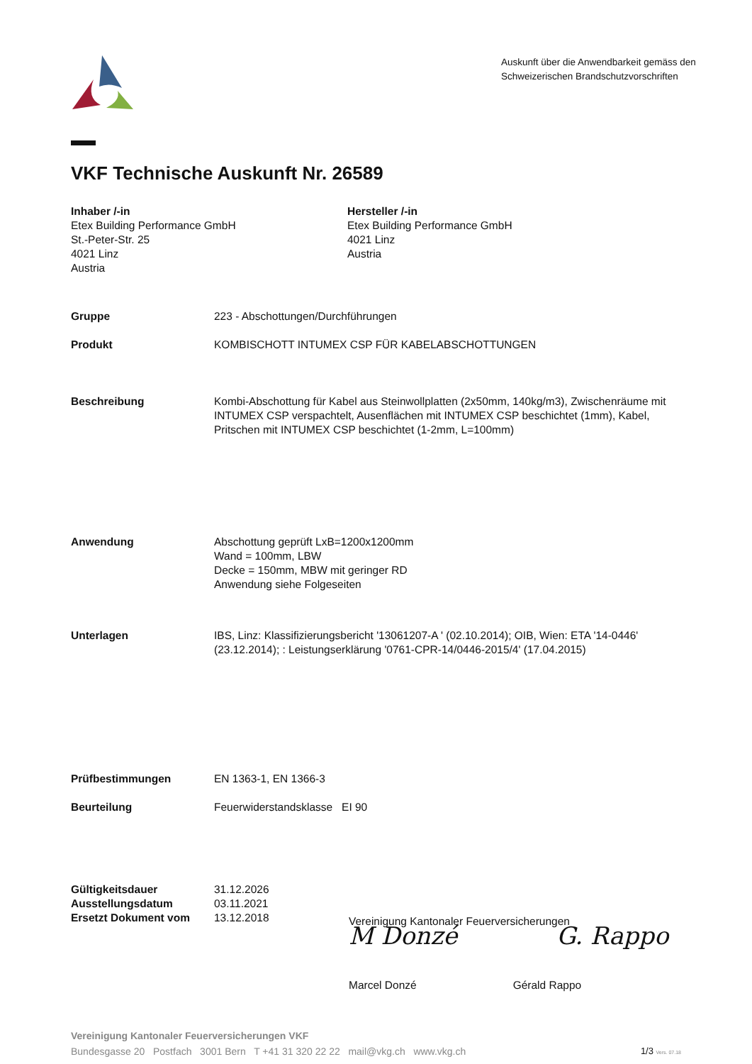Auskunft über die Anwendbarkeit gemäss den Schweizerischen Brandschutzvorschriften
VKF Technische Auskunft Nr. 26589
Inhaber /-in
Etex Building Performance GmbH
St.-Peter-Str. 25
4021 Linz
Austria
Hersteller /-in
Etex Building Performance GmbH
4021 Linz
Austria
Gruppe 223 - Abschottungen/Durchführungen
Produkt KOMBISCHOTT INTUMEX CSP FÜR KABELABSCHOTTUNGEN
Beschreibung Kombi-Abschottung für Kabel aus Steinwollplatten (2x50mm, 140kg/m3), Zwischenräume mit INTUMEX CSP verspachtelt, Ausenflächen mit INTUMEX CSP beschichtet (1mm), Kabel, Pritschen mit INTUMEX CSP beschichtet (1-2mm, L=100mm)
Anwendung Abschottung geprüft LxB=1200x1200mm
Wand = 100mm, LBW
Decke = 150mm, MBW mit geringer RD
Anwendung siehe Folgeseiten
Unterlagen IBS, Linz: Klassifizierungsbericht '13061207-A ' (02.10.2014); OIB, Wien: ETA '14-0446' (23.12.2014); : Leistungserklärung '0761-CPR-14/0446-2015/4' (17.04.2015)
Prüfbestimmungen EN 1363-1, EN 1366-3
Beurteilung Feuerwiderstandsklasse EI 90
Gültigkeitsdauer
Ausstellungsdatum
Ersetzt Dokument vom
31.12.2026
03.11.2021
13.12.2018
Vereinigung Kantonaler Feuerversicherungen
M Donzé G. Rappo
Marcel Donzé Gérald Rappo
Vereinigung Kantonaler Feuerversicherungen VKF
Bundesgasse 20 Postfach 3001 Bern T +41 31 320 22 22 mail@vkg.ch www.vkg.ch 1/3 Vers. 07.18